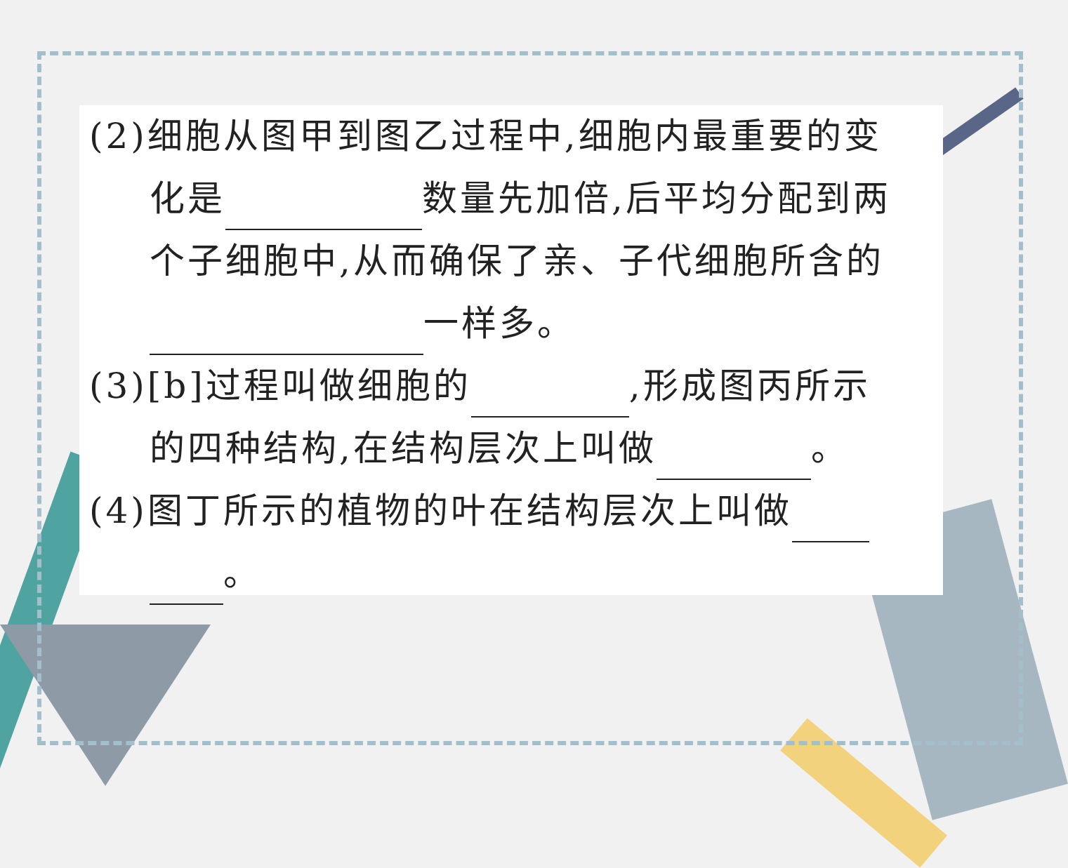(2)细胞从图甲到图乙过程中,细胞内最重要的变
化是 数量先加倍,后平均分配到两
个子细胞中,从而确保了亲、子代细胞所含的
一样多。
(3)[b]过程叫做细胞的 ,形成图丙所示
的四种结构,在结构层次上叫做 。
(4)图丁所示的植物的叶在结构层次上叫做
。